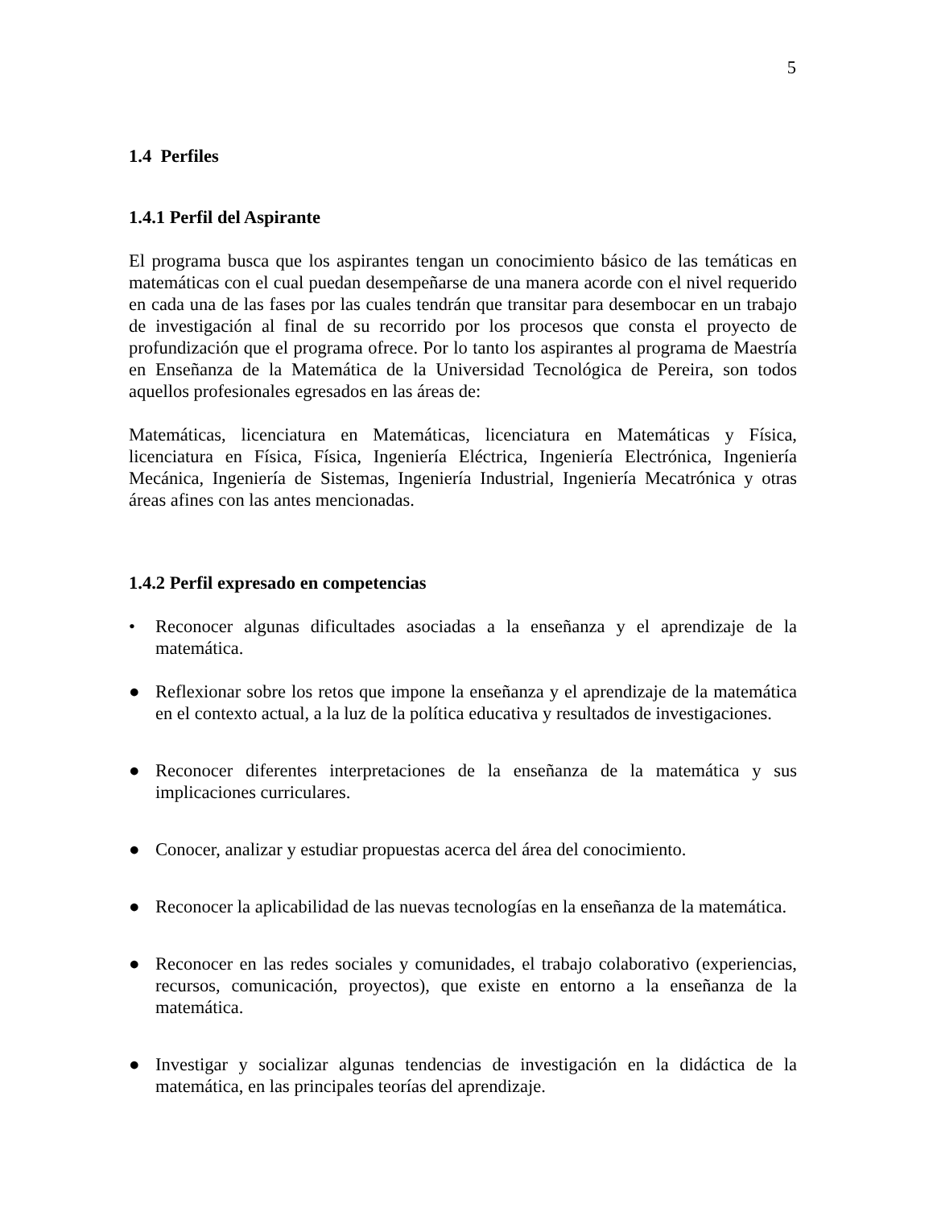5
1.4 Perfiles
1.4.1 Perfil del Aspirante
El programa busca que los aspirantes tengan un conocimiento básico de las temáticas en matemáticas con el cual puedan desempeñarse de una manera acorde con el nivel requerido en cada una de las fases por las cuales tendrán que transitar para desembocar en un trabajo de investigación al final de su recorrido por los procesos que consta el proyecto de profundización que el programa ofrece. Por lo tanto los aspirantes al programa de Maestría en Enseñanza de la Matemática de la Universidad Tecnológica de Pereira, son todos aquellos profesionales egresados en las áreas de:
Matemáticas, licenciatura en Matemáticas, licenciatura en Matemáticas y Física, licenciatura en Física, Física, Ingeniería Eléctrica, Ingeniería Electrónica, Ingeniería Mecánica, Ingeniería de Sistemas, Ingeniería Industrial, Ingeniería Mecatrónica y otras áreas afines con las antes mencionadas.
1.4.2 Perfil expresado en competencias
• Reconocer algunas dificultades asociadas a la enseñanza y el aprendizaje de la matemática.
● Reflexionar sobre los retos que impone la enseñanza y el aprendizaje de la matemática en el contexto actual, a la luz de la política educativa y resultados de investigaciones.
● Reconocer diferentes interpretaciones de la enseñanza de la matemática y sus implicaciones curriculares.
● Conocer, analizar y estudiar propuestas acerca del área del conocimiento.
● Reconocer la aplicabilidad de las nuevas tecnologías en la enseñanza de la matemática.
● Reconocer en las redes sociales y comunidades, el trabajo colaborativo (experiencias, recursos, comunicación, proyectos), que existe en entorno a la enseñanza de la matemática.
● Investigar y socializar algunas tendencias de investigación en la didáctica de la matemática, en las principales teorías del aprendizaje.